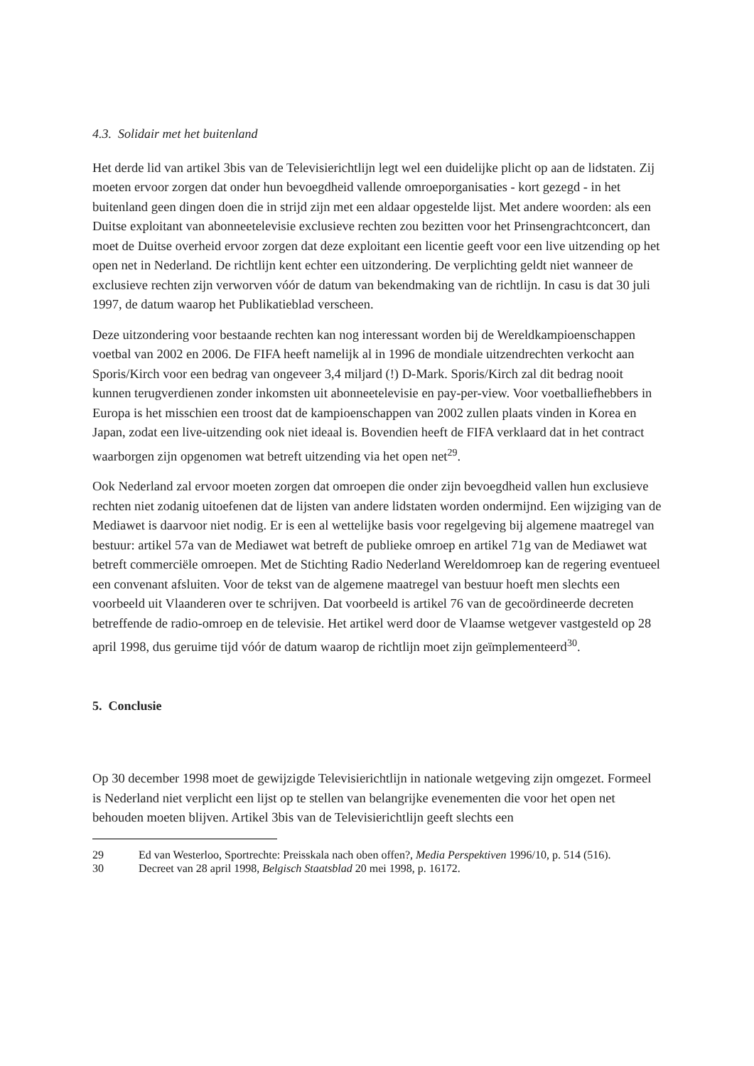4.3. Solidair met het buitenland
Het derde lid van artikel 3bis van de Televisierichtlijn legt wel een duidelijke plicht op aan de lidstaten. Zij moeten ervoor zorgen dat onder hun bevoegdheid vallende omroeporganisaties - kort gezegd - in het buitenland geen dingen doen die in strijd zijn met een aldaar opgestelde lijst. Met andere woorden: als een Duitse exploitant van abonneetelevisie exclusieve rechten zou bezitten voor het Prinsengrachtconcert, dan moet de Duitse overheid ervoor zorgen dat deze exploitant een licentie geeft voor een live uitzending op het open net in Nederland. De richtlijn kent echter een uitzondering. De verplichting geldt niet wanneer de exclusieve rechten zijn verworven vóór de datum van bekendmaking van de richtlijn. In casu is dat 30 juli 1997, de datum waarop het Publikatieblad verscheen.
Deze uitzondering voor bestaande rechten kan nog interessant worden bij de Wereldkampioenschappen voetbal van 2002 en 2006. De FIFA heeft namelijk al in 1996 de mondiale uitzendrechten verkocht aan Sporis/Kirch voor een bedrag van ongeveer 3,4 miljard (!) D-Mark. Sporis/Kirch zal dit bedrag nooit kunnen terugverdienen zonder inkomsten uit abonneetelevisie en pay-per-view. Voor voetballiefhebbers in Europa is het misschien een troost dat de kampioenschappen van 2002 zullen plaats vinden in Korea en Japan, zodat een live-uitzending ook niet ideaal is. Bovendien heeft de FIFA verklaard dat in het contract waarborgen zijn opgenomen wat betreft uitzending via het open net<sup>29</sup>.
Ook Nederland zal ervoor moeten zorgen dat omroepen die onder zijn bevoegdheid vallen hun exclusieve rechten niet zodanig uitoefenen dat de lijsten van andere lidstaten worden ondermijnd. Een wijziging van de Mediawet is daarvoor niet nodig. Er is een al wettelijke basis voor regelgeving bij algemene maatregel van bestuur: artikel 57a van de Mediawet wat betreft de publieke omroep en artikel 71g van de Mediawet wat betreft commerciële omroepen. Met de Stichting Radio Nederland Wereldomroep kan de regering eventueel een convenant afsluiten. Voor de tekst van de algemene maatregel van bestuur hoeft men slechts een voorbeeld uit Vlaanderen over te schrijven. Dat voorbeeld is artikel 76 van de gecoördineerde decreten betreffende de radio-omroep en de televisie. Het artikel werd door de Vlaamse wetgever vastgesteld op 28 april 1998, dus geruime tijd vóór de datum waarop de richtlijn moet zijn geïmplementeerd<sup>30</sup>.
5. Conclusie
Op 30 december 1998 moet de gewijzigde Televisierichtlijn in nationale wetgeving zijn omgezet. Formeel is Nederland niet verplicht een lijst op te stellen van belangrijke evenementen die voor het open net behouden moeten blijven. Artikel 3bis van de Televisierichtlijn geeft slechts een
29 Ed van Westerloo, Sportrechte: Preisskala nach oben offen?, Media Perspektiven 1996/10, p. 514 (516).
30 Decreet van 28 april 1998, Belgisch Staatsblad 20 mei 1998, p. 16172.